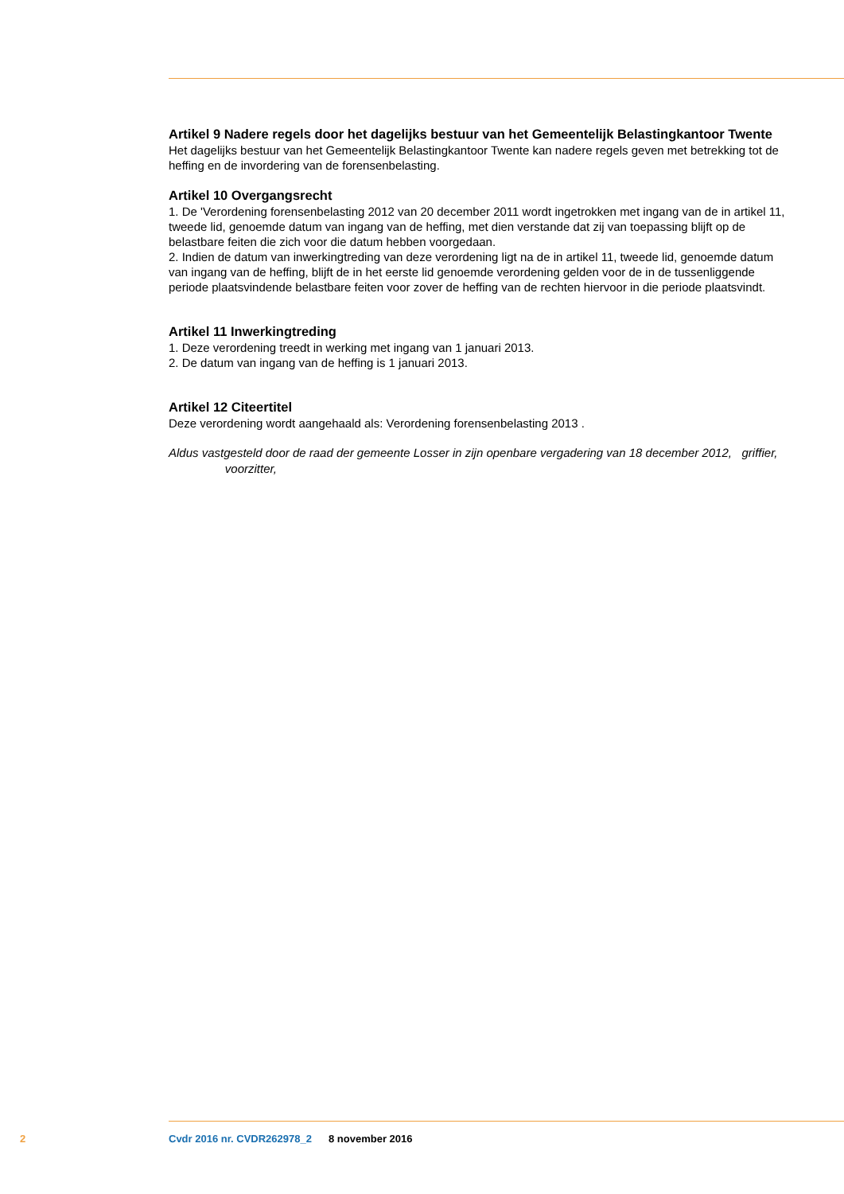Artikel 9 Nadere regels door het dagelijks bestuur van het Gemeentelijk Belastingkantoor Twente
Het dagelijks bestuur van het Gemeentelijk Belastingkantoor Twente kan nadere regels geven met betrekking tot de heffing en de invordering van de forensenbelasting.
Artikel 10 Overgangsrecht
1. De 'Verordening forensenbelasting 2012 van 20 december 2011 wordt ingetrokken met ingang van de in artikel 11, tweede lid, genoemde datum van ingang van de heffing, met dien verstande dat zij van toepassing blijft op de belastbare feiten die zich voor die datum hebben voorgedaan.
2. Indien de datum van inwerkingtreding van deze verordening ligt na de in artikel 11, tweede lid, genoemde datum van ingang van de heffing, blijft de in het eerste lid genoemde verordening gelden voor de in de tussenliggende periode plaatsvindende belastbare feiten voor zover de heffing van de rechten hiervoor in die periode plaatsvindt.
Artikel 11 Inwerkingtreding
1. Deze verordening treedt in werking met ingang van 1 januari 2013.
2. De datum van ingang van de heffing is 1 januari 2013.
Artikel 12 Citeertitel
Deze verordening wordt aangehaald als: Verordening forensenbelasting 2013 .
Aldus vastgesteld door de raad der gemeente Losser in zijn openbare vergadering van 18 december 2012, griffier, voorzitter,
2 Cvdr 2016 nr. CVDR262978_2 8 november 2016